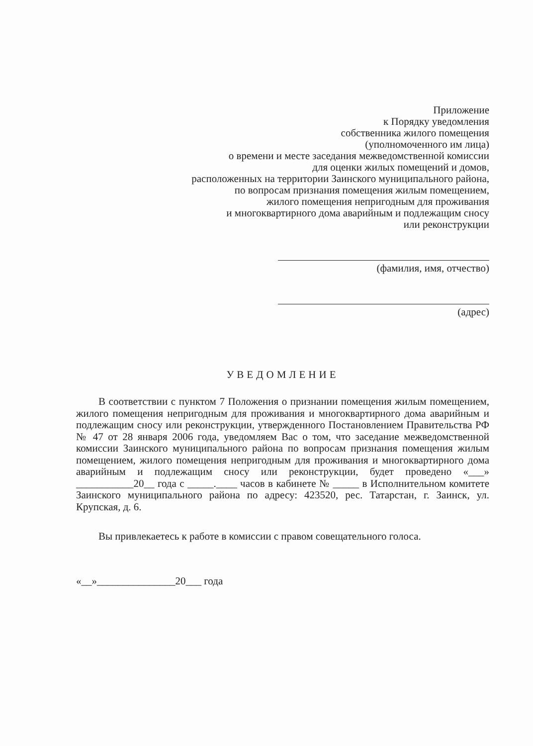Приложение
к Порядку уведомления
собственника жилого помещения
(уполномоченного им лица)
о времени и месте заседания межведомственной комиссии
для оценки жилых помещений и домов,
расположенных на территории Заинского муниципального района,
по вопросам признания помещения жилым помещением,
жилого помещения непригодным для проживания
и многоквартирного дома аварийным и подлежащим сносу
или реконструкции
(фамилия, имя, отчество)
(адрес)
УВЕДОМЛЕНИЕ
В соответствии с пунктом 7 Положения о признании помещения жилым помещением, жилого помещения непригодным для проживания и многоквартирного дома аварийным и подлежащим сносу или реконструкции, утвержденного Постановлением Правительства РФ № 47 от 28 января 2006 года, уведомляем Вас о том, что заседание межведомственной комиссии Заинского муниципального района по вопросам признания помещения жилым помещением, жилого помещения непригодным для проживания и многоквартирного дома аварийным и подлежащим сносу или реконструкции, будет проведено «___» ___________20__ года с _____.____ часов в кабинете № _____ в Исполнительном комитете Заинского муниципального района по адресу: 423520, рес. Татарстан, г. Заинск, ул. Крупская, д. 6.
Вы привлекаетесь к работе в комиссии с правом совещательного голоса.
«__»_______________20___ года